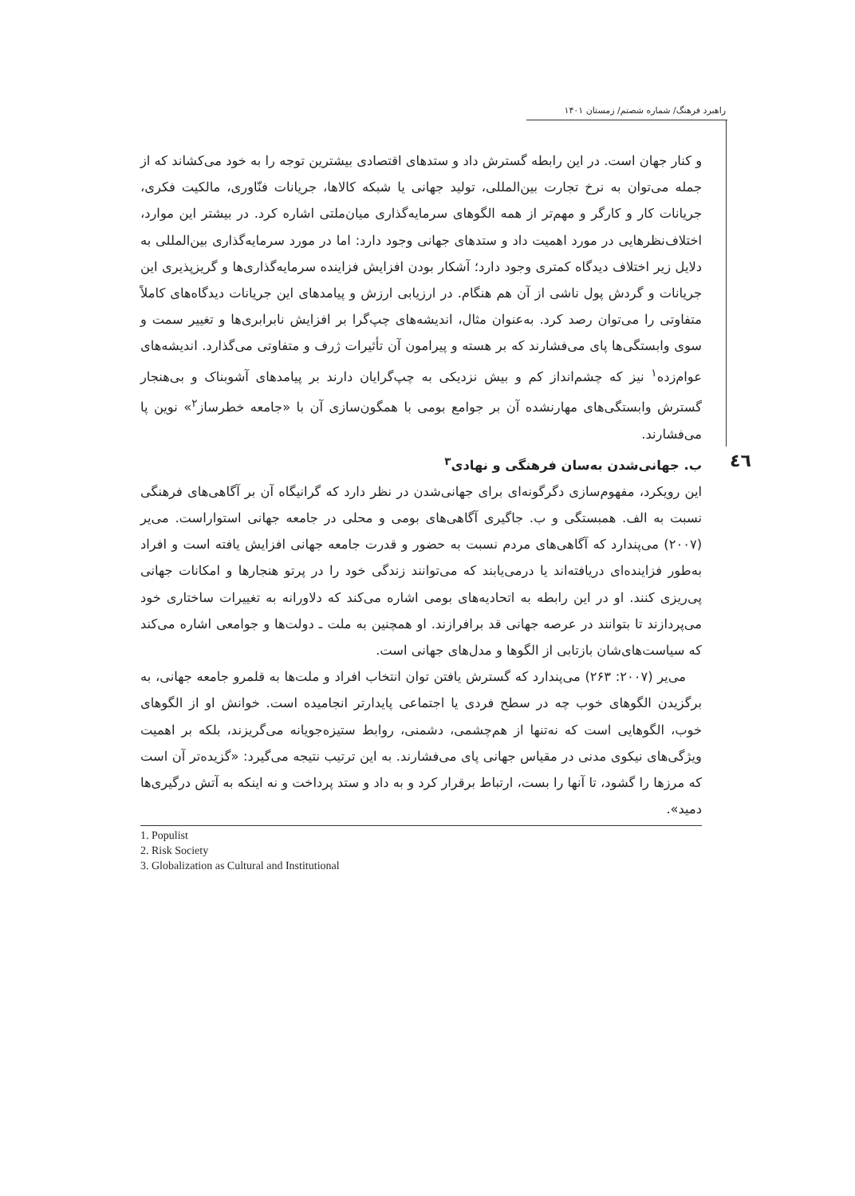راهبرد فرهنگ/ شماره شصتم/ زمستان ۱۴۰۱
٤٦
و کنار جهان است. در این رابطه گسترش داد و ستدهای اقتصادی بیشترین توجه را به خود می‌کشاند که از جمله می‌توان به نرخ تجارت بین‌المللی، تولید جهانی یا شبکه کالاها، جریانات فنّاوری، مالکیت فکری، جریانات کار و کارگر و مهم‌تر از همه الگوهای سرمایه‌گذاری میان‌ملتی اشاره کرد. در بیشتر این موارد، اختلاف‌نظرهایی در مورد اهمیت داد و ستدهای جهانی وجود دارد: اما در مورد سرمایه‌گذاری بین‌المللی به دلایل زیر اختلاف دیدگاه کمتری وجود دارد؛ آشکار بودن افزایش فزاینده سرمایه‌گذاری‌ها و گریزپذیری این جریانات و گردش پول ناشی از آن هم هنگام. در ارزیابی ارزش و پیامدهای این جریانات دیدگاه‌های کاملاً متفاوتی را می‌توان رصد کرد. به‌عنوان مثال، اندیشه‌های چپ‌گرا بر افزایش نابرابری‌ها و تغییر سمت و سوی وابستگی‌ها پای می‌فشارند که بر هسته و پیرامون آن تأثیرات ژرف و متفاوتی می‌گذارد. اندیشه‌های عوام‌زده<sup>۱</sup> نیز که چشم‌انداز کم و بیش نزدیکی به چپ‌گرایان دارند بر پیامدهای آشوبناک و بی‌هنجار گسترش وابستگی‌های مهارنشده آن بر جوامع بومی با همگون‌سازی آن با «جامعه خطرساز<sup>۲</sup>» نوین پا می‌فشارند.
ب. جهانی‌شدن به‌سان فرهنگی و نهادی<sup>۳</sup>
این رویکرد، مفهوم‌سازی دگرگونه‌ای برای جهانی‌شدن در نظر دارد که گرانیگاه آن بر آگاهی‌های فرهنگی نسبت به الف. همبستگی و ب. جاگیری آگاهی‌های بومی و محلی در جامعه جهانی استواراست. می‌یر (۲۰۰۷) می‌پندارد که آگاهی‌های مردم نسبت به حضور و قدرت جامعه جهانی افزایش یافته است و افراد به‌طور فزاینده‌ای دریافته‌اند یا درمی‌یابند که می‌توانند زندگی خود را در پرتو هنجارها و امکانات جهانی پی‌ریزی کنند. او در این رابطه به اتحادیه‌های بومی اشاره می‌کند که دلاورانه به تغییرات ساختاری خود می‌پردازند تا بتوانند در عرصه جهانی قد برافرازند. او همچنین به ملت ـ دولت‌ها و جوامعی اشاره می‌کند که سیاست‌های‌شان بازتابی از الگوها و مدل‌های جهانی است.
می‌یر (۲۰۰۷: ۲۶۳) می‌پندارد که گسترش یافتن توان انتخاب افراد و ملت‌ها به قلمرو جامعه جهانی، به برگزیدن الگوهای خوب چه در سطح فردی یا اجتماعی پایدارتر انجامیده است. خوانش او از الگوهای خوب، الگوهایی است که نه‌تنها از هم‌چشمی، دشمنی، روابط ستیزه‌جویانه می‌گریزند، بلکه بر اهمیت ویژگی‌های نیکوی مدنی در مقیاس جهانی پای می‌فشارند. به این ترتیب نتیجه می‌گیرد: «گزیده‌تر آن است که مرزها را گشود، تا آنها را بست، ارتباط برقرار کرد و به داد و ستد پرداخت و نه اینکه به آتش درگیری‌ها دمید».
1. Populist
2. Risk Society
3. Globalization as Cultural and Institutional